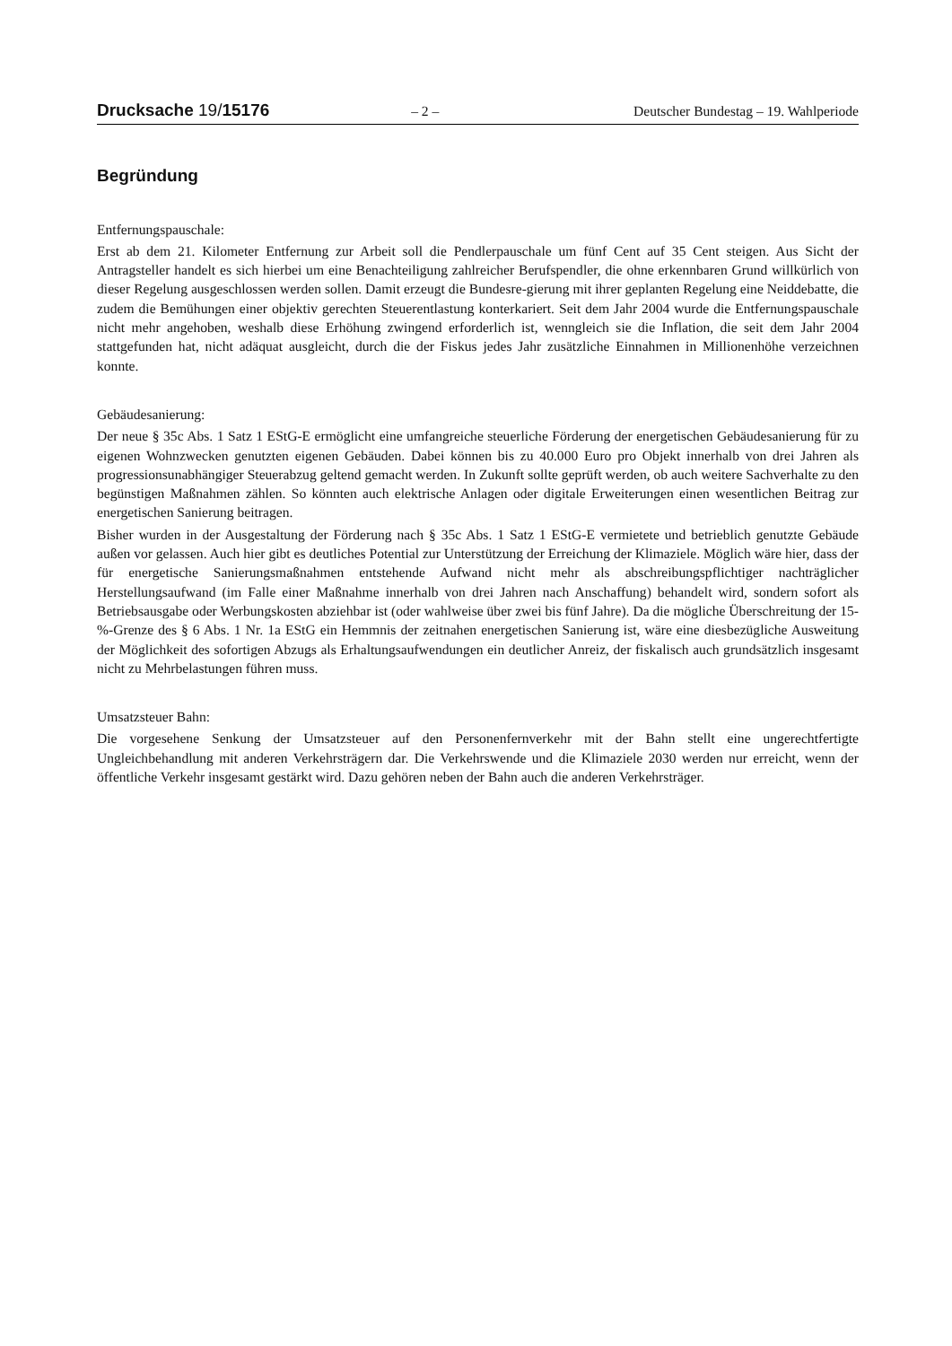Drucksache 19/15176 – 2 – Deutscher Bundestag – 19. Wahlperiode
Begründung
Entfernungspauschale:
Erst ab dem 21. Kilometer Entfernung zur Arbeit soll die Pendlerpauschale um fünf Cent auf 35 Cent steigen. Aus Sicht der Antragsteller handelt es sich hierbei um eine Benachteiligung zahlreicher Berufspendler, die ohne erkennbaren Grund willkürlich von dieser Regelung ausgeschlossen werden sollen. Damit erzeugt die Bundesre-gierung mit ihrer geplanten Regelung eine Neiddebatte, die zudem die Bemühungen einer objektiv gerechten Steuerentlastung konterkariert. Seit dem Jahr 2004 wurde die Entfernungspauschale nicht mehr angehoben, weshalb diese Erhöhung zwingend erforderlich ist, wenngleich sie die Inflation, die seit dem Jahr 2004 stattgefunden hat, nicht adäquat ausgleicht, durch die der Fiskus jedes Jahr zusätzliche Einnahmen in Millionenhöhe verzeichnen konnte.
Gebäudesanierung:
Der neue § 35c Abs. 1 Satz 1 EStG-E ermöglicht eine umfangreiche steuerliche Förderung der energetischen Gebäudesanierung für zu eigenen Wohnzwecken genutzten eigenen Gebäuden. Dabei können bis zu 40.000 Euro pro Objekt innerhalb von drei Jahren als progressionsunabhängiger Steuerabzug geltend gemacht werden. In Zukunft sollte geprüft werden, ob auch weitere Sachverhalte zu den begünstigen Maßnahmen zählen. So könnten auch elektrische Anlagen oder digitale Erweiterungen einen wesentlichen Beitrag zur energetischen Sanierung beitragen.
Bisher wurden in der Ausgestaltung der Förderung nach § 35c Abs. 1 Satz 1 EStG-E vermietete und betrieblich genutzte Gebäude außen vor gelassen. Auch hier gibt es deutliches Potential zur Unterstützung der Erreichung der Klimaziele. Möglich wäre hier, dass der für energetische Sanierungsmaßnahmen entstehende Aufwand nicht mehr als abschreibungspflichtiger nachträglicher Herstellungsaufwand (im Falle einer Maßnahme innerhalb von drei Jahren nach Anschaffung) behandelt wird, sondern sofort als Betriebsausgabe oder Werbungskosten abziehbar ist (oder wahlweise über zwei bis fünf Jahre). Da die mögliche Überschreitung der 15-%-Grenze des § 6 Abs. 1 Nr. 1a EStG ein Hemmnis der zeitnahen energetischen Sanierung ist, wäre eine diesbezügliche Ausweitung der Möglichkeit des sofortigen Abzugs als Erhaltungsaufwendungen ein deutlicher Anreiz, der fiskalisch auch grundsätzlich insgesamt nicht zu Mehrbelastungen führen muss.
Umsatzsteuer Bahn:
Die vorgesehene Senkung der Umsatzsteuer auf den Personenfernverkehr mit der Bahn stellt eine ungerechtfertigte Ungleichbehandlung mit anderen Verkehrsträgern dar. Die Verkehrswende und die Klimaziele 2030 werden nur erreicht, wenn der öffentliche Verkehr insgesamt gestärkt wird. Dazu gehören neben der Bahn auch die anderen Verkehrsträger.